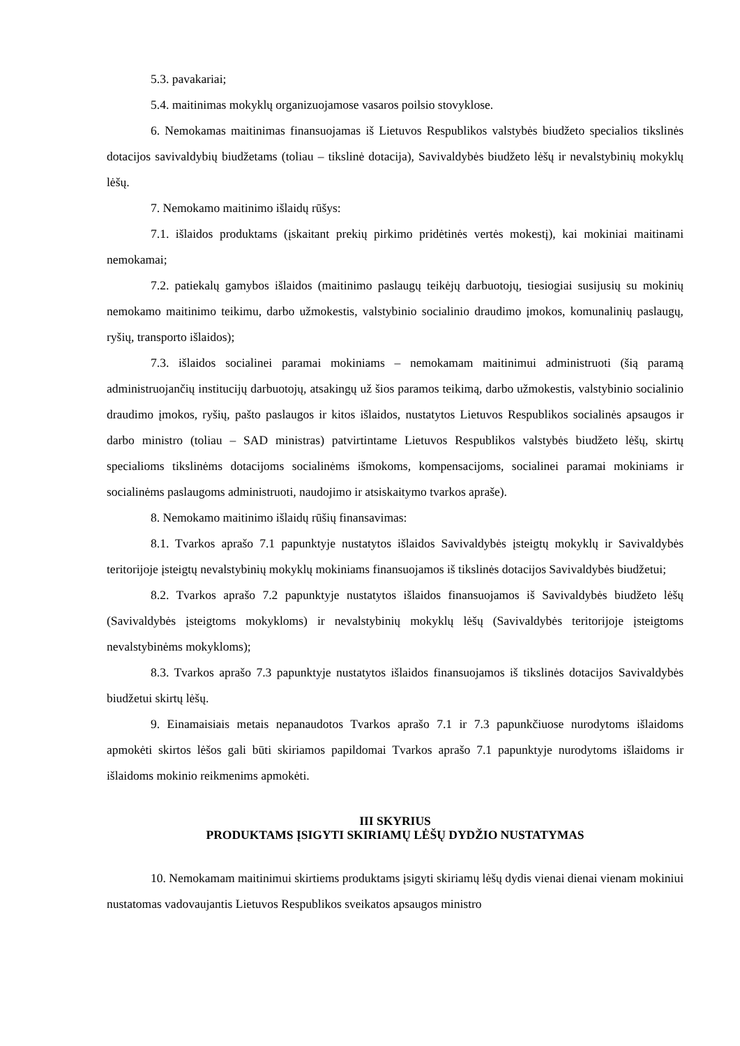5.3. pavakariai;
5.4. maitinimas mokyklų organizuojamose vasaros poilsio stovyklose.
6. Nemokamas maitinimas finansuojamas iš Lietuvos Respublikos valstybės biudžeto specialios tikslinės dotacijos savivaldybių biudžetams (toliau – tikslinė dotacija), Savivaldybės biudžeto lėšų ir nevalstybinių mokyklų lėšų.
7. Nemokamo maitinimo išlaidų rūšys:
7.1. išlaidos produktams (įskaitant prekių pirkimo pridėtinės vertės mokestį), kai mokiniai maitinami nemokamai;
7.2. patiekalų gamybos išlaidos (maitinimo paslaugų teikėjų darbuotojų, tiesiogiai susijusių su mokinių nemokamo maitinimo teikimu, darbo užmokestis, valstybinio socialinio draudimo įmokos, komunalinių paslaugų, ryšių, transporto išlaidos);
7.3. išlaidos socialinei paramai mokiniams – nemokamam maitinimui administruoti (šią paramą administruojančių institucijų darbuotojų, atsakingų už šios paramos teikimą, darbo užmokestis, valstybinio socialinio draudimo įmokos, ryšių, pašto paslaugos ir kitos išlaidos, nustatytos Lietuvos Respublikos socialinės apsaugos ir darbo ministro (toliau – SAD ministras) patvirtintame Lietuvos Respublikos valstybės biudžeto lėšų, skirtų specialioms tikslinėms dotacijoms socialinėms išmokoms, kompensacijoms, socialinei paramai mokiniams ir socialinėms paslaugoms administruoti, naudojimo ir atsiskaitymo tvarkos apraše).
8. Nemokamo maitinimo išlaidų rūšių finansavimas:
8.1. Tvarkos aprašo 7.1 papunktyje nustatytos išlaidos Savivaldybės įsteigtų mokyklų ir Savivaldybės teritorijoje įsteigtų nevalstybinių mokyklų mokiniams finansuojamos iš tikslinės dotacijos Savivaldybės biudžetui;
8.2. Tvarkos aprašo 7.2 papunktyje nustatytos išlaidos finansuojamos iš Savivaldybės biudžeto lėšų (Savivaldybės įsteigtoms mokykloms) ir nevalstybinių mokyklų lėšų (Savivaldybės teritorijoje įsteigtoms nevalstybinėms mokykloms);
8.3. Tvarkos aprašo 7.3 papunktyje nustatytos išlaidos finansuojamos iš tikslinės dotacijos Savivaldybės biudžetui skirtų lėšų.
9. Einamaisiais metais nepanaudotos Tvarkos aprašo 7.1 ir 7.3 papunkčiuose nurodytoms išlaidoms apmokėti skirtos lėšos gali būti skiriamos papildomai Tvarkos aprašo 7.1 papunktyje nurodytoms išlaidoms ir išlaidoms mokinio reikmenims apmokėti.
III SKYRIUS
PRODUKTAMS ĮSIGYTI SKIRIAMŲ LĖŠŲ DYDŽIO NUSTATYMAS
10. Nemokamam maitinimui skirtiems produktams įsigyti skiriamų lėšų dydis vienai dienai vienam mokiniui nustatomas vadovaujantis Lietuvos Respublikos sveikatos apsaugos ministro